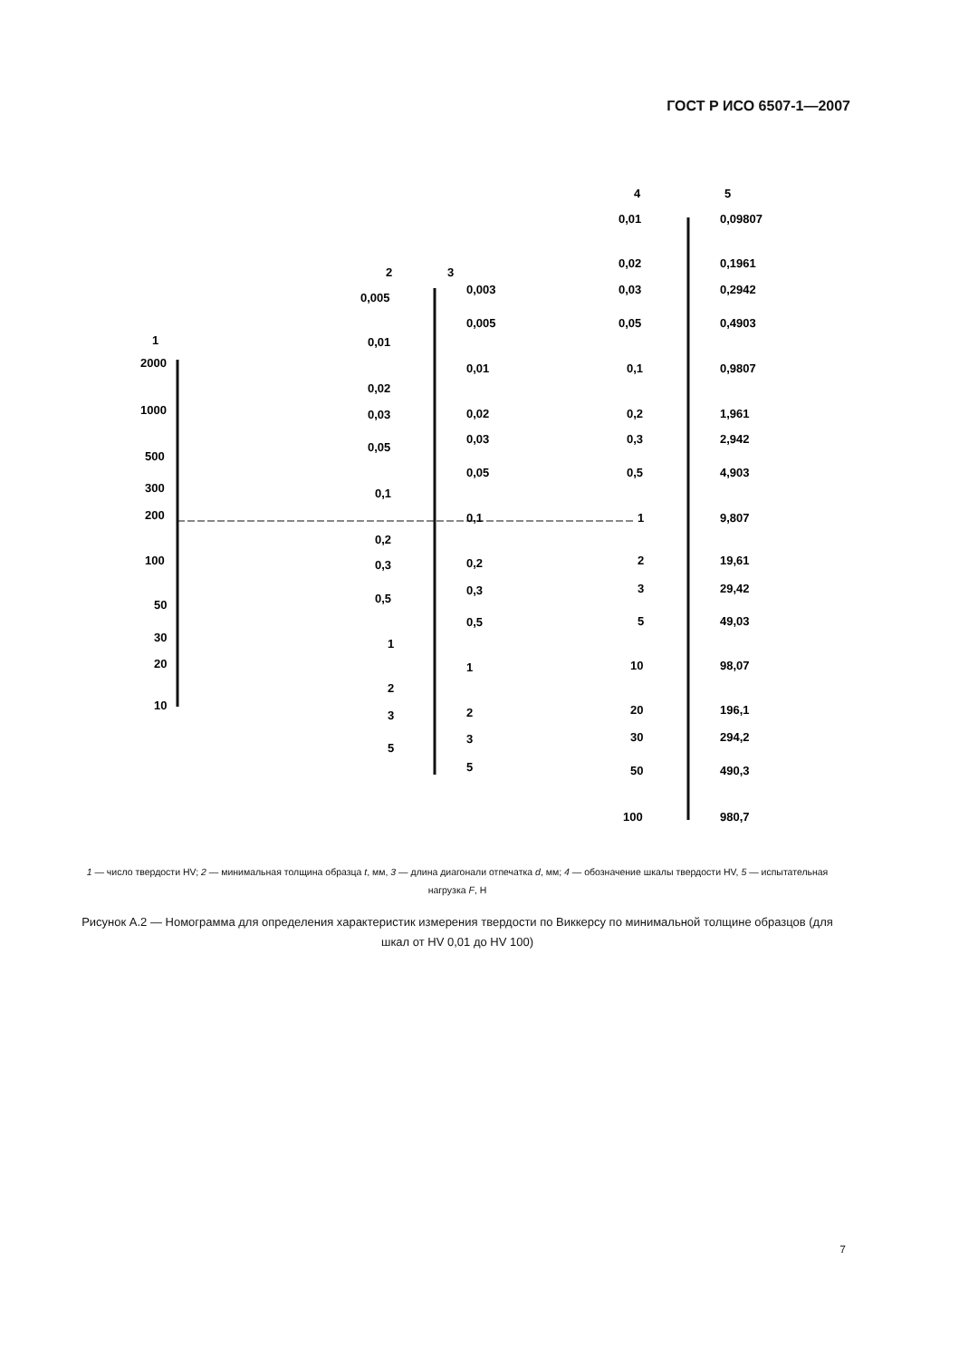ГОСТ Р ИСО 6507-1—2007
1
2
3
4
5
2000
1000
500
300
200
100
50
30
20
10
0,005
0,01
0,02
0,03
0,05
0,1
0,2
0,3
0,5
1
2
3
5
0,003
0,005
0,01
0,02
0,03
0,05
0,1
0,2
0,3
0,5
1
2
3
5
0,01
0,02
0,03
0,05
0,1
0,2
0,3
0,5
1
2
3
5
10
20
30
50
100
0,09807
0,1961
0,2942
0,4903
0,9807
1,961
2,942
4,903
9,807
19,61
29,42
49,03
98,07
196,1
294,2
490,3
980,7
1 — число твердости HV; 2 — минимальная толщина образца t, мм, 3 — длина диагонали отпечатка d, мм; 4 — обозначение шкалы твердости HV, 5 — испытательная нагрузка F, Н
Рисунок А.2 — Номограмма для определения характеристик измерения твердости по Виккерсу по минимальной толщине образцов (для шкал от HV 0,01 до HV 100)
7